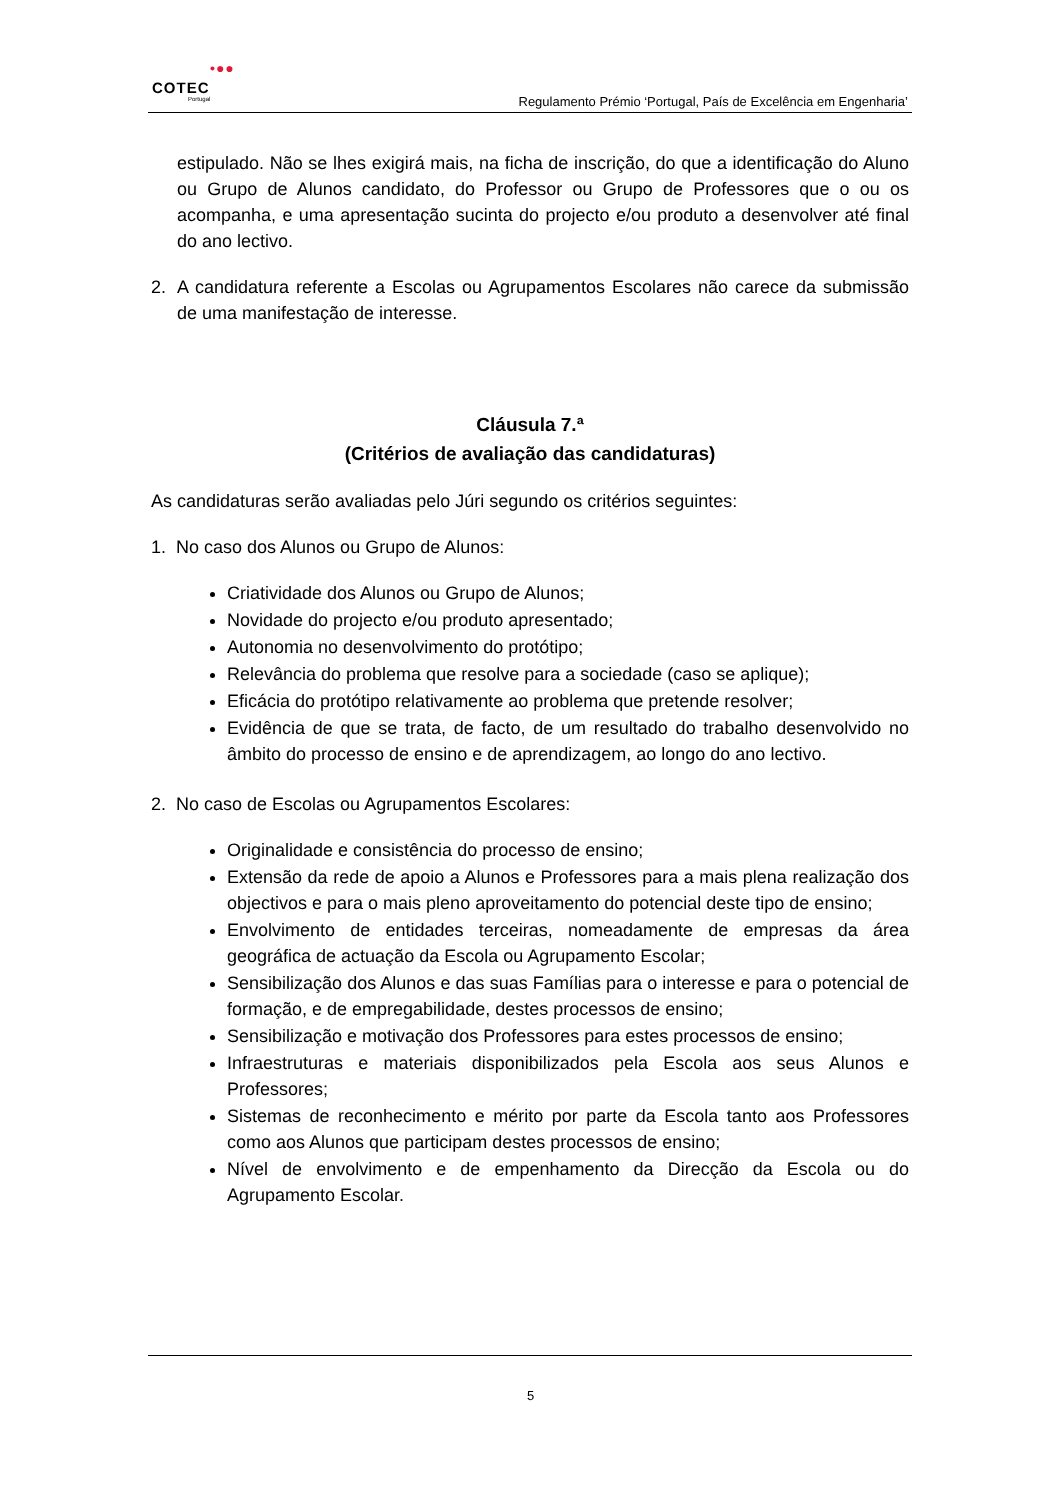•●●
COTEC
Portugal
Regulamento Prémio ‘Portugal, País de Excelência em Engenharia’
estipulado. Não se lhes exigirá mais, na ficha de inscrição, do que a identificação do Aluno ou Grupo de Alunos candidato, do Professor ou Grupo de Professores que o ou os acompanha, e uma apresentação sucinta do projecto e/ou produto a desenvolver até final do ano lectivo.
2. A candidatura referente a Escolas ou Agrupamentos Escolares não carece da submissão de uma manifestação de interesse.
Cláusula 7.ª
(Critérios de avaliação das candidaturas)
As candidaturas serão avaliadas pelo Júri segundo os critérios seguintes:
1. No caso dos Alunos ou Grupo de Alunos:
Criatividade dos Alunos ou Grupo de Alunos;
Novidade do projecto e/ou produto apresentado;
Autonomia no desenvolvimento do protótipo;
Relevância do problema que resolve para a sociedade (caso se aplique);
Eficácia do protótipo relativamente ao problema que pretende resolver;
Evidência de que se trata, de facto, de um resultado do trabalho desenvolvido no âmbito do processo de ensino e de aprendizagem, ao longo do ano lectivo.
2. No caso de Escolas ou Agrupamentos Escolares:
Originalidade e consistência do processo de ensino;
Extensão da rede de apoio a Alunos e Professores para a mais plena realização dos objectivos e para o mais pleno aproveitamento do potencial deste tipo de ensino;
Envolvimento de entidades terceiras, nomeadamente de empresas da área geográfica de actuação da Escola ou Agrupamento Escolar;
Sensibilização dos Alunos e das suas Famílias para o interesse e para o potencial de formação, e de empregabilidade, destes processos de ensino;
Sensibilização e motivação dos Professores para estes processos de ensino;
Infraestruturas e materiais disponibilizados pela Escola aos seus Alunos e Professores;
Sistemas de reconhecimento e mérito por parte da Escola tanto aos Professores como aos Alunos que participam destes processos de ensino;
Nível de envolvimento e de empenhamento da Direcção da Escola ou do Agrupamento Escolar.
5